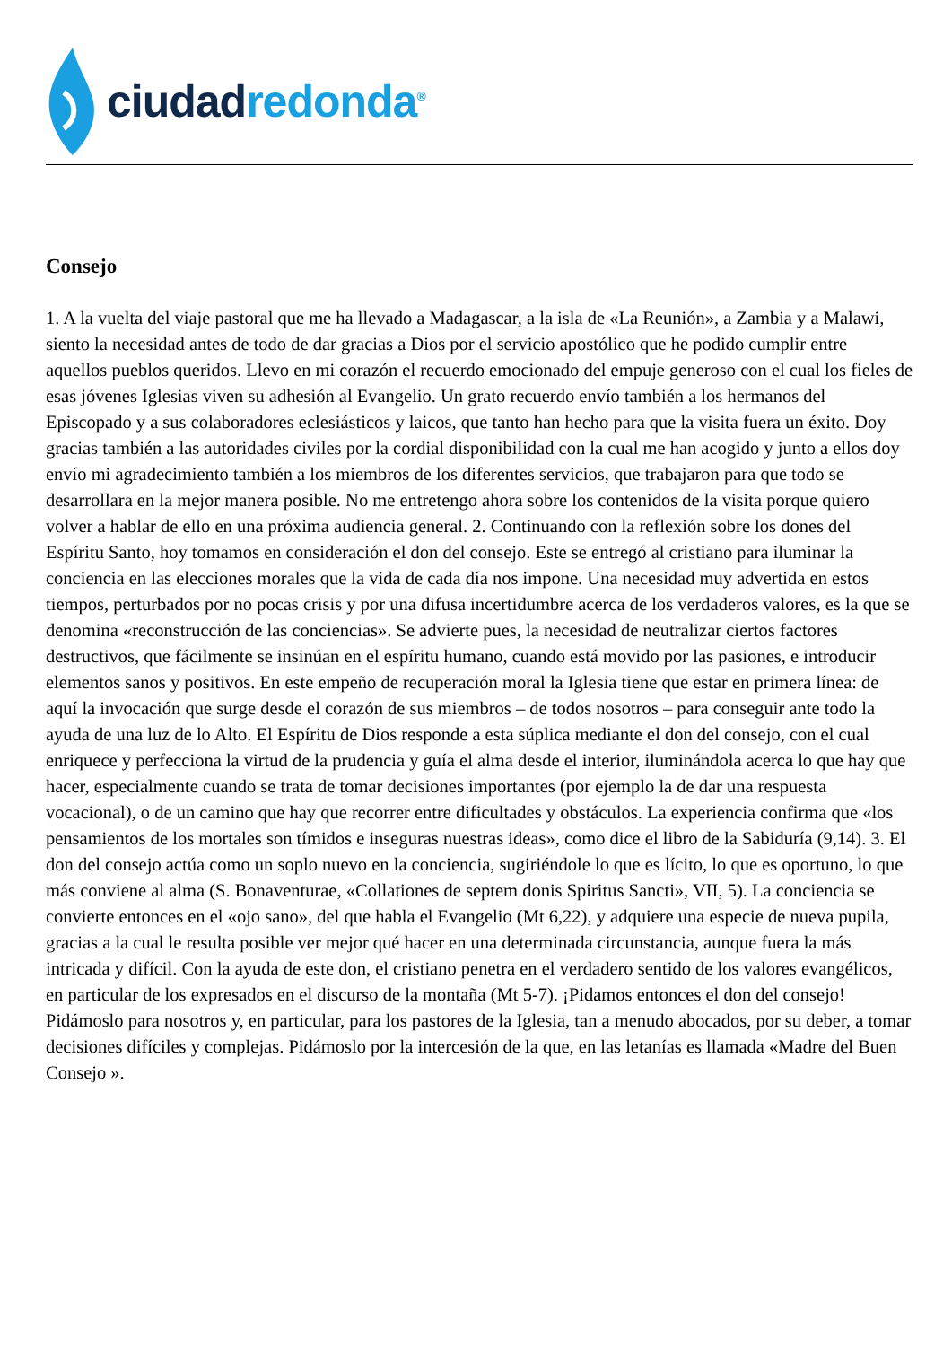ciudad redonda<sup>®</sup>
Consejo
1. A la vuelta del viaje pastoral que me ha llevado a Madagascar, a la isla de «La Reunión», a Zambia y a Malawi, siento la necesidad antes de todo de dar gracias a Dios por el servicio apostólico que he podido cumplir entre aquellos pueblos queridos. Llevo en mi corazón el recuerdo emocionado del empuje generoso con el cual los fieles de esas jóvenes Iglesias viven su adhesión al Evangelio. Un grato recuerdo envío también a los hermanos del Episcopado y a sus colaboradores eclesiásticos y laicos, que tanto han hecho para que la visita fuera un éxito. Doy gracias también a las autoridades civiles por la cordial disponibilidad con la cual me han acogido y junto a ellos doy envío mi agradecimiento también a los miembros de los diferentes servicios, que trabajaron para que todo se desarrollara en la mejor manera posible. No me entretengo ahora sobre los contenidos de la visita porque quiero volver a hablar de ello en una próxima audiencia general. 2. Continuando con la reflexión sobre los dones del Espíritu Santo, hoy tomamos en consideración el don del consejo. Este se entregó al cristiano para iluminar la conciencia en las elecciones morales que la vida de cada día nos impone. Una necesidad muy advertida en estos tiempos, perturbados por no pocas crisis y por una difusa incertidumbre acerca de los verdaderos valores, es la que se denomina «reconstrucción de las conciencias». Se advierte pues, la necesidad de neutralizar ciertos factores destructivos, que fácilmente se insinúan en el espíritu humano, cuando está movido por las pasiones, e introducir elementos sanos y positivos. En este empeño de recuperación moral la Iglesia tiene que estar en primera línea: de aquí la invocación que surge desde el corazón de sus miembros – de todos nosotros – para conseguir ante todo la ayuda de una luz de lo Alto. El Espíritu de Dios responde a esta súplica mediante el don del consejo, con el cual enriquece y perfecciona la virtud de la prudencia y guía el alma desde el interior, iluminándola acerca lo que hay que hacer, especialmente cuando se trata de tomar decisiones importantes (por ejemplo la de dar una respuesta vocacional), o de un camino que hay que recorrer entre dificultades y obstáculos. La experiencia confirma que «los pensamientos de los mortales son tímidos e inseguras nuestras ideas», como dice el libro de la Sabiduría (9,14). 3. El don del consejo actúa como un soplo nuevo en la conciencia, sugiriéndole lo que es lícito, lo que es oportuno, lo que más conviene al alma (S. Bonaventurae, «Collationes de septem donis Spiritus Sancti», VII, 5). La conciencia se convierte entonces en el «ojo sano», del que habla el Evangelio (Mt 6,22), y adquiere una especie de nueva pupila, gracias a la cual le resulta posible ver mejor qué hacer en una determinada circunstancia, aunque fuera la más intricada y difícil. Con la ayuda de este don, el cristiano penetra en el verdadero sentido de los valores evangélicos, en particular de los expresados en el discurso de la montaña (Mt 5-7). ¡Pidamos entonces el don del consejo! Pidámoslo para nosotros y, en particular, para los pastores de la Iglesia, tan a menudo abocados, por su deber, a tomar decisiones difíciles y complejas. Pidámoslo por la intercesión de la que, en las letanías es llamada «Madre del Buen Consejo ».